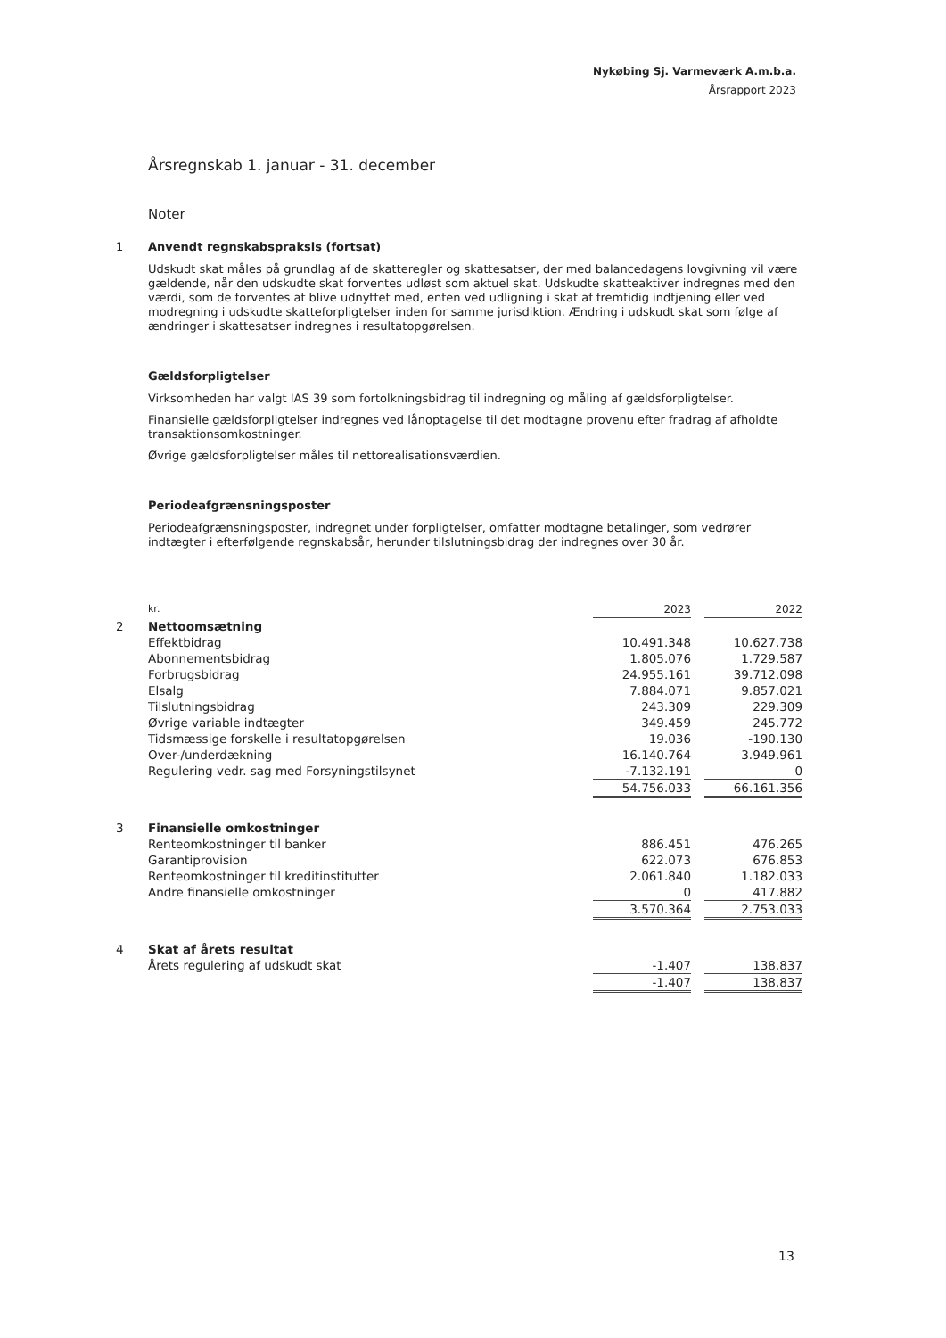Nykøbing Sj. Varmeværk A.m.b.a.
Årsrapport 2023
Årsregnskab 1. januar - 31. december
Noter
1 Anvendt regnskabspraksis (fortsat)
Udskudt skat måles på grundlag af de skatteregler og skattesatser, der med balancedagens lovgivning vil være gældende, når den udskudte skat forventes udløst som aktuel skat. Udskudte skatteaktiver indregnes med den værdi, som de forventes at blive udnyttet med, enten ved udligning i skat af fremtidig indtjening eller ved modregning i udskudte skatteforpligtelser inden for samme jurisdiktion. Ændring i udskudt skat som følge af ændringer i skattesatser indregnes i resultatopgørelsen.
Gældsforpligtelser
Virksomheden har valgt IAS 39 som fortolkningsbidrag til indregning og måling af gældsforpligtelser.
Finansielle gældsforpligtelser indregnes ved lånoptagelse til det modtagne provenu efter fradrag af afholdte transaktionsomkostninger.
Øvrige gældsforpligtelser måles til nettorealisationsværdien.
Periodeafgrænsningsposter
Periodeafgrænsningsposter, indregnet under forpligtelser, omfatter modtagne betalinger, som vedrører indtægter i efterfølgende regnskabsår, herunder tilslutningsbidrag der indregnes over 30 år.
| | kr. | 2023 | | 2022 |
| 2 | Nettoomsætning | | | |
| | Effektbidrag | 10.491.348 | | 10.627.738 |
| | Abonnementsbidrag | 1.805.076 | | 1.729.587 |
| | Forbrugsbidrag | 24.955.161 | | 39.712.098 |
| | Elsalg | 7.884.071 | | 9.857.021 |
| | Tilslutningsbidrag | 243.309 | | 229.309 |
| | Øvrige variable indtægter | 349.459 | | 245.772 |
| | Tidsmæssige forskelle i resultatopgørelsen | 19.036 | | -190.130 |
| | Over-/underdækning | 16.140.764 | | 3.949.961 |
| | Regulering vedr. sag med Forsyningstilsynet | -7.132.191 | | 0 |
| | | 54.756.033 | | 66.161.356 |
| 3 | Finansielle omkostninger | | | |
| | Renteomkostninger til banker | 886.451 | | 476.265 |
| | Garantiprovision | 622.073 | | 676.853 |
| | Renteomkostninger til kreditinstitutter | 2.061.840 | | 1.182.033 |
| | Andre finansielle omkostninger | 0 | | 417.882 |
| | | 3.570.364 | | 2.753.033 |
| 4 | Skat af årets resultat | | | |
| | Årets regulering af udskudt skat | -1.407 | | 138.837 |
| | | -1.407 | | 138.837 |
13